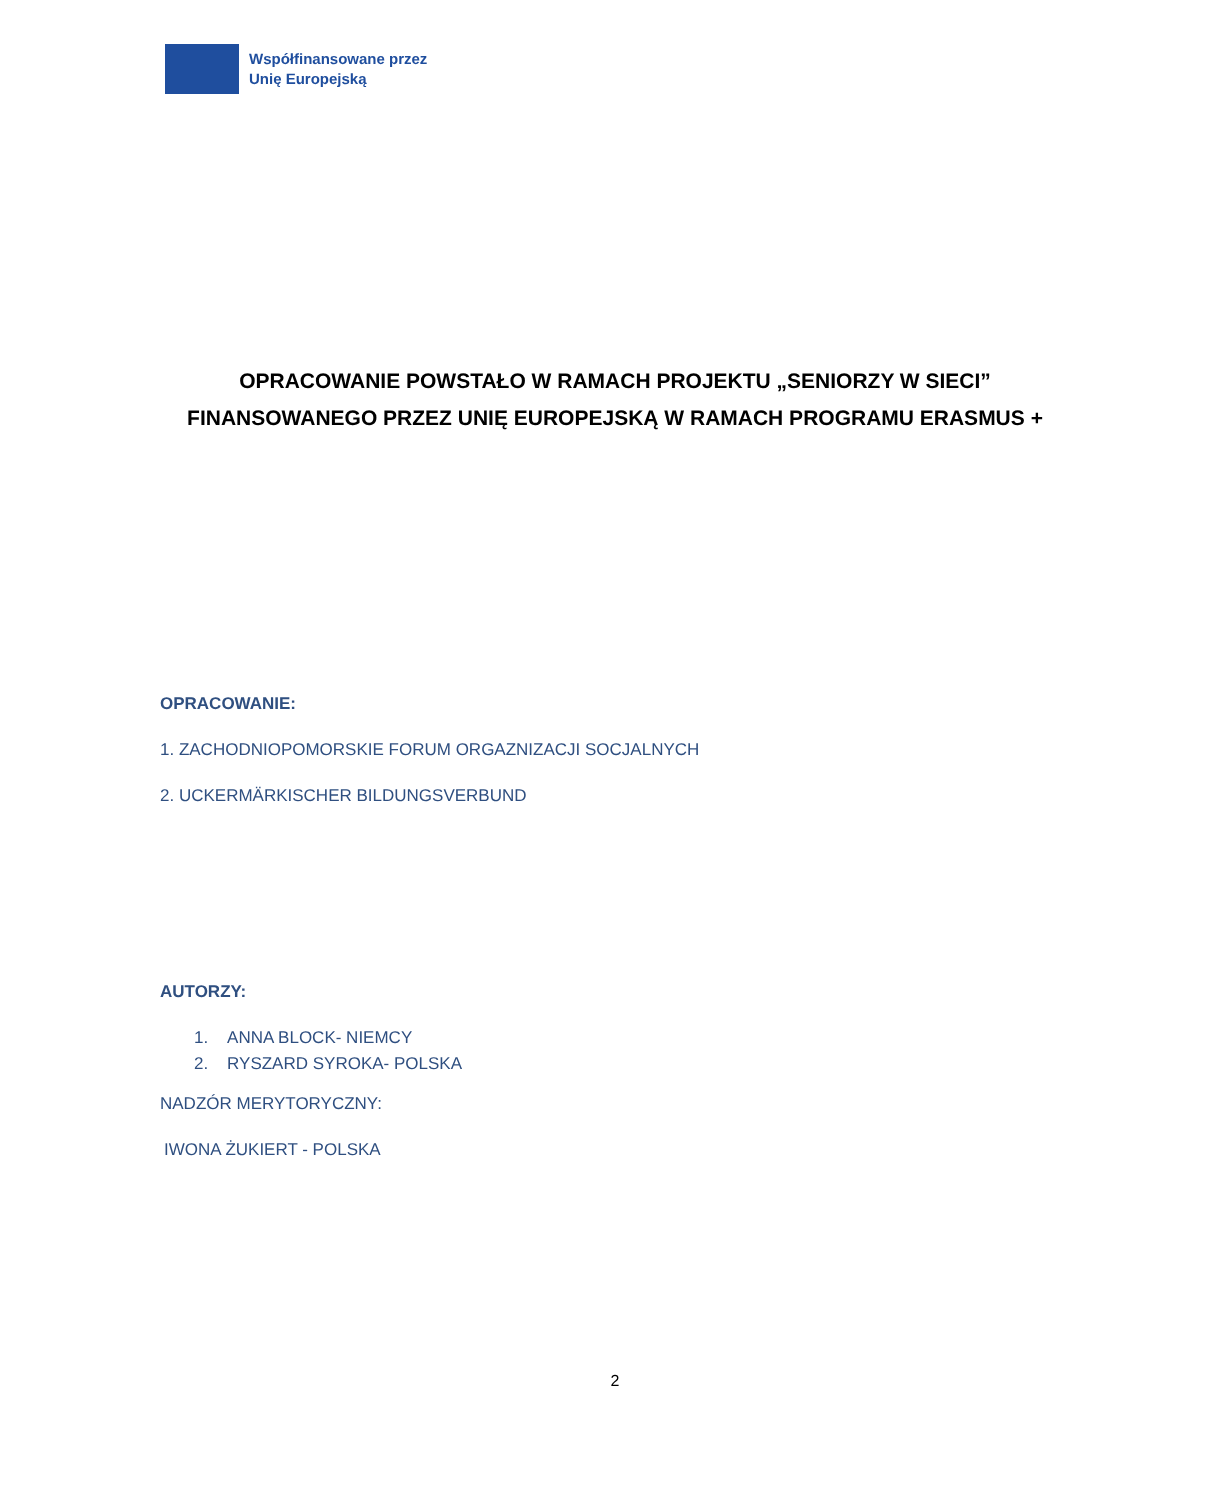Współfinansowane przez
Unię Europejską
OPRACOWANIE POWSTAŁO W RAMACH PROJEKTU „SENIORZY W SIECI”
FINANSOWANEGO PRZEZ UNIĘ EUROPEJSKĄ W RAMACH PROGRAMU ERASMUS +
OPRACOWANIE:
1. ZACHODNIOPOMORSKIE FORUM ORGAZNIZACJI SOCJALNYCH
2. UCKERMÄRKISCHER BILDUNGSVERBUND
AUTORZY:
1. ANNA BLOCK- NIEMCY
2. RYSZARD SYROKA- POLSKA
NADZÓR MERYTORYCZNY:
IWONA ŻUKIERT - POLSKA
2